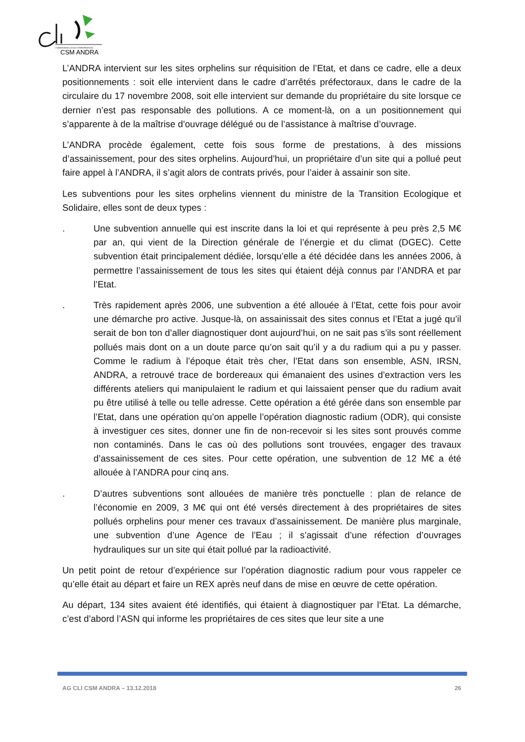COMMISSION LOCALE D'INFORMATION
CSM ANDRA
L’ANDRA intervient sur les sites orphelins sur réquisition de l’Etat, et dans ce cadre, elle a deux positionnements : soit elle intervient dans le cadre d’arrêtés préfectoraux, dans le cadre de la circulaire du 17 novembre 2008, soit elle intervient sur demande du propriétaire du site lorsque ce dernier n’est pas responsable des pollutions. A ce moment-là, on a un positionnement qui s’apparente à de la maîtrise d’ouvrage délégué ou de l’assistance à maîtrise d’ouvrage.
L’ANDRA procède également, cette fois sous forme de prestations, à des missions d’assainissement, pour des sites orphelins. Aujourd’hui, un propriétaire d’un site qui a pollué peut faire appel à l’ANDRA, il s’agit alors de contrats privés, pour l’aider à assainir son site.
Les subventions pour les sites orphelins viennent du ministre de la Transition Ecologique et Solidaire, elles sont de deux types :
. Une subvention annuelle qui est inscrite dans la loi et qui représente à peu près 2,5 M€ par an, qui vient de la Direction générale de l’énergie et du climat (DGEC). Cette subvention était principalement dédiée, lorsqu’elle a été décidée dans les années 2006, à permettre l’assainissement de tous les sites qui étaient déjà connus par l’ANDRA et par l’Etat.
. Très rapidement après 2006, une subvention a été allouée à l’Etat, cette fois pour avoir une démarche pro active. Jusque-là, on assainissait des sites connus et l’Etat a jugé qu’il serait de bon ton d’aller diagnostiquer dont aujourd’hui, on ne sait pas s’ils sont réellement pollués mais dont on a un doute parce qu’on sait qu’il y a du radium qui a pu y passer. Comme le radium à l’époque était très cher, l’Etat dans son ensemble, ASN, IRSN, ANDRA, a retrouvé trace de bordereaux qui émanaient des usines d’extraction vers les différents ateliers qui manipulaient le radium et qui laissaient penser que du radium avait pu être utilisé à telle ou telle adresse. Cette opération a été gérée dans son ensemble par l’Etat, dans une opération qu’on appelle l’opération diagnostic radium (ODR), qui consiste à investiguer ces sites, donner une fin de non-recevoir si les sites sont prouvés comme non contaminés. Dans le cas où des pollutions sont trouvées, engager des travaux d’assainissement de ces sites. Pour cette opération, une subvention de 12 M€ a été allouée à l’ANDRA pour cinq ans.
. D’autres subventions sont allouées de manière très ponctuelle : plan de relance de l’économie en 2009, 3 M€ qui ont été versés directement à des propriétaires de sites pollués orphelins pour mener ces travaux d’assainissement. De manière plus marginale, une subvention d’une Agence de l’Eau ; il s’agissait d’une réfection d’ouvrages hydrauliques sur un site qui était pollué par la radioactivité.
Un petit point de retour d’expérience sur l’opération diagnostic radium pour vous rappeler ce qu’elle était au départ et faire un REX après neuf dans de mise en œuvre de cette opération.
Au départ, 134 sites avaient été identifiés, qui étaient à diagnostiquer par l’Etat. La démarche, c’est d’abord l’ASN qui informe les propriétaires de ces sites que leur site a une
AG CLI CSM ANDRA – 13.12.2018 26